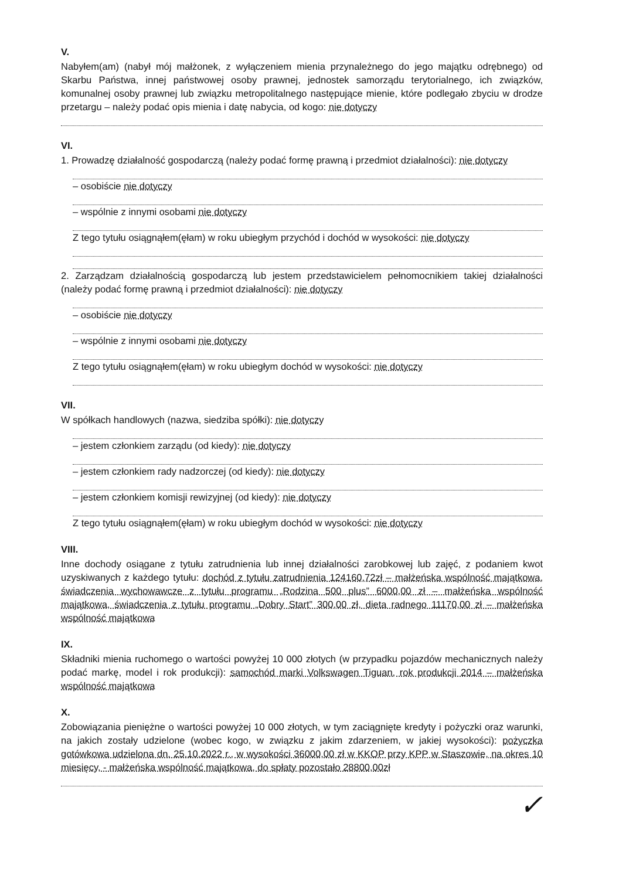V.
Nabyłem(am) (nabył mój małżonek, z wyłączeniem mienia przynależnego do jego majątku odrębnego) od Skarbu Państwa, innej państwowej osoby prawnej, jednostek samorządu terytorialnego, ich związków, komunalnej osoby prawnej lub związku metropolitalnego następujące mienie, które podlegało zbyciu w drodze przetargu – należy podać opis mienia i datę nabycia, od kogo: nie dotyczy
VI.
1. Prowadzę działalność gospodarczą (należy podać formę prawną i przedmiot działalności): nie dotyczy
– osobiście nie dotyczy
– wspólnie z innymi osobami nie dotyczy
Z tego tytułu osiągnąłem(ęłam) w roku ubiegłym przychód i dochód w wysokości: nie dotyczy
2. Zarządzam działalnością gospodarczą lub jestem przedstawicielem pełnomocnikiem takiej działalności (należy podać formę prawną i przedmiot działalności): nie dotyczy
– osobiście nie dotyczy
– wspólnie z innymi osobami nie dotyczy
Z tego tytułu osiągnąłem(ęłam) w roku ubiegłym dochód w wysokości: nie dotyczy
VII.
W spółkach handlowych (nazwa, siedziba spółki): nie dotyczy
– jestem członkiem zarządu (od kiedy): nie dotyczy
– jestem członkiem rady nadzorczej (od kiedy): nie dotyczy
– jestem członkiem komisji rewizyjnej (od kiedy): nie dotyczy
Z tego tytułu osiągnąłem(ęłam) w roku ubiegłym dochód w wysokości: nie dotyczy
VIII.
Inne dochody osiągane z tytułu zatrudnienia lub innej działalności zarobkowej lub zajęć, z podaniem kwot uzyskiwanych z każdego tytułu: dochód z tytułu zatrudnienia 124160,72zł – małżeńska wspólność majątkowa, świadczenia wychowawcze z tytułu programu „Rodzina 500 plus” 6000,00 zł – małżeńska wspólność majątkowa, świadczenia z tytułu programu „Dobry Start” 300,00 zł, dieta radnego 11170,00 zł – małżeńska wspólność majątkowa
IX.
Składniki mienia ruchomego o wartości powyżej 10 000 złotych (w przypadku pojazdów mechanicznych należy podać markę, model i rok produkcji): samochód marki Volkswagen Tiguan, rok produkcji 2014 – małżeńska wspólność majątkowa
X.
Zobowiązania pieniężne o wartości powyżej 10 000 złotych, w tym zaciągnięte kredyty i pożyczki oraz warunki, na jakich zostały udzielone (wobec kogo, w związku z jakim zdarzeniem, w jakiej wysokości): pożyczka gotówkowa udzielona dn. 25.10.2022 r., w wysokości 36000,00 zł w KKOP przy KPP w Staszowie, na okres 10 miesięcy, - małżeńska wspólność majątkowa, do spłaty pozostało 28800,00zł
✓